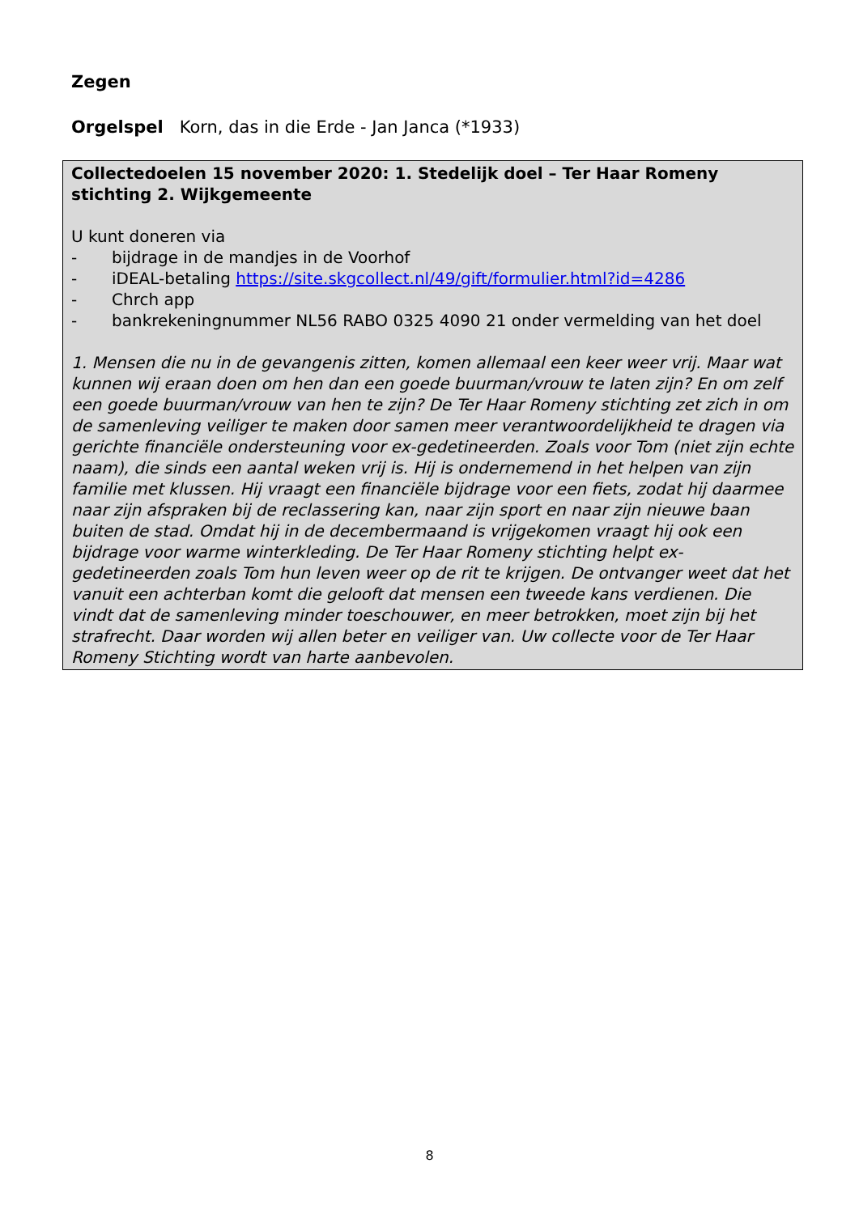Zegen
Orgelspel Korn, das in die Erde - Jan Janca (*1933)
Collectedoelen 15 november 2020: 1. Stedelijk doel – Ter Haar Romeny stichting 2. Wijkgemeente
U kunt doneren via
- bijdrage in de mandjes in de Voorhof
- iDEAL-betaling https://site.skgcollect.nl/49/gift/formulier.html?id=4286
- Chrch app
- bankrekeningnummer NL56 RABO 0325 4090 21 onder vermelding van het doel
1. Mensen die nu in de gevangenis zitten, komen allemaal een keer weer vrij. Maar wat kunnen wij eraan doen om hen dan een goede buurman/vrouw te laten zijn? En om zelf een goede buurman/vrouw van hen te zijn? De Ter Haar Romeny stichting zet zich in om de samenleving veiliger te maken door samen meer verantwoordelijkheid te dragen via gerichte financiële ondersteuning voor ex-gedetineerden. Zoals voor Tom (niet zijn echte naam), die sinds een aantal weken vrij is. Hij is ondernemend in het helpen van zijn familie met klussen. Hij vraagt een financiële bijdrage voor een fiets, zodat hij daarmee naar zijn afspraken bij de reclassering kan, naar zijn sport en naar zijn nieuwe baan buiten de stad. Omdat hij in de decembermaand is vrijgekomen vraagt hij ook een bijdrage voor warme winterkleding. De Ter Haar Romeny stichting helpt ex-gedetineerden zoals Tom hun leven weer op de rit te krijgen. De ontvanger weet dat het vanuit een achterban komt die gelooft dat mensen een tweede kans verdienen. Die vindt dat de samenleving minder toeschouwer, en meer betrokken, moet zijn bij het strafrecht. Daar worden wij allen beter en veiliger van. Uw collecte voor de Ter Haar Romeny Stichting wordt van harte aanbevolen.
8